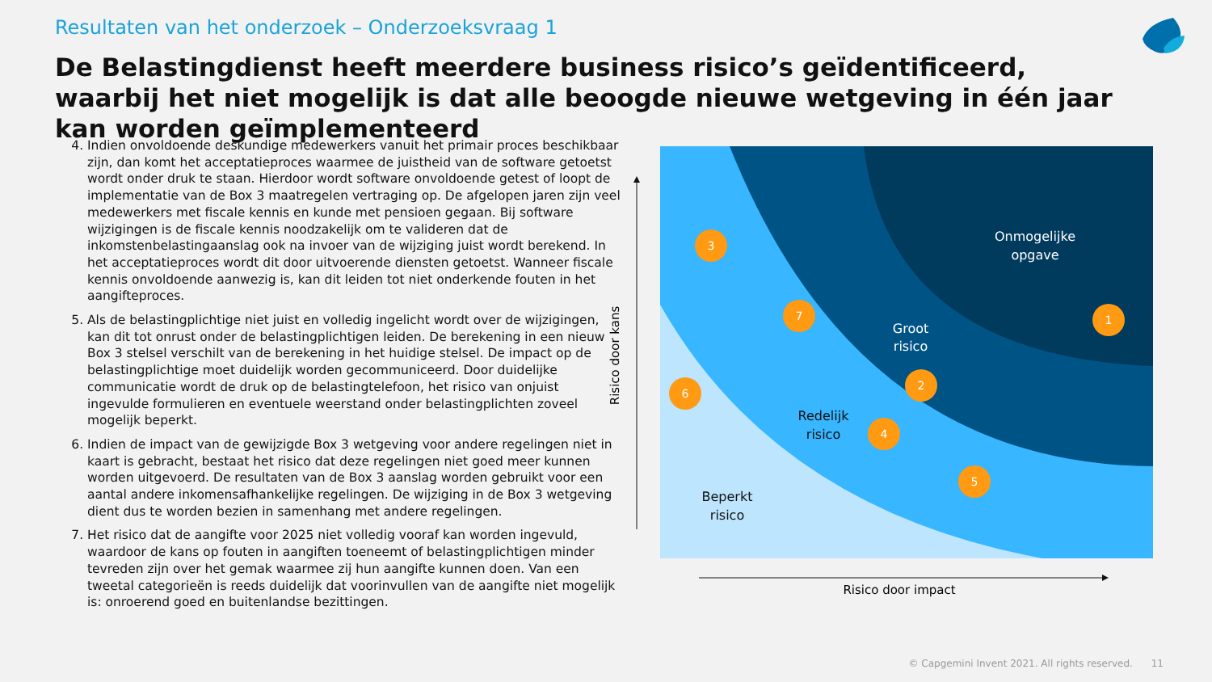Resultaten van het onderzoek – Onderzoeksvraag 1
De Belastingdienst heeft meerdere business risico’s geïdentificeerd, waarbij het niet mogelijk is dat alle beoogde nieuwe wetgeving in één jaar kan worden geïmplementeerd
4. Indien onvoldoende deskundige medewerkers vanuit het primair proces beschikbaar zijn, dan komt het acceptatieproces waarmee de juistheid van de software getoetst wordt onder druk te staan. Hierdoor wordt software onvoldoende getest of loopt de implementatie van de Box 3 maatregelen vertraging op. De afgelopen jaren zijn veel medewerkers met fiscale kennis en kunde met pensioen gegaan. Bij software wijzigingen is de fiscale kennis noodzakelijk om te valideren dat de inkomstenbelastingaanslag ook na invoer van de wijziging juist wordt berekend. In het acceptatieproces wordt dit door uitvoerende diensten getoetst. Wanneer fiscale kennis onvoldoende aanwezig is, kan dit leiden tot niet onderkende fouten in het aangifteproces.
5. Als de belastingplichtige niet juist en volledig ingelicht wordt over de wijzigingen, kan dit tot onrust onder de belastingplichtigen leiden. De berekening in een nieuw Box 3 stelsel verschilt van de berekening in het huidige stelsel. De impact op de belastingplichtige moet duidelijk worden gecommuniceerd. Door duidelijke communicatie wordt de druk op de belastingtelefoon, het risico van onjuist ingevulde formulieren en eventuele weerstand onder belastingplichten zoveel mogelijk beperkt.
6. Indien de impact van de gewijzigde Box 3 wetgeving voor andere regelingen niet in kaart is gebracht, bestaat het risico dat deze regelingen niet goed meer kunnen worden uitgevoerd. De resultaten van de Box 3 aanslag worden gebruikt voor een aantal andere inkomensafhankelijke regelingen. De wijziging in de Box 3 wetgeving dient dus te worden bezien in samenhang met andere regelingen.
7. Het risico dat de aangifte voor 2025 niet volledig vooraf kan worden ingevuld, waardoor de kans op fouten in aangiften toeneemt of belastingplichtigen minder tevreden zijn over het gemak waarmee zij hun aangifte kunnen doen. Van een tweetal categorieën is reeds duidelijk dat voorinvullen van de aangifte niet mogelijk is: onroerend goed en buitenlandse bezittingen.
Risico door kans
Risico door impact
Onmogelijke
opgave
Groot
risico
Redelijk
risico
Beperkt
risico
3
7
1
2
6
4
5
© Capgemini Invent 2021. All rights reserved. 11